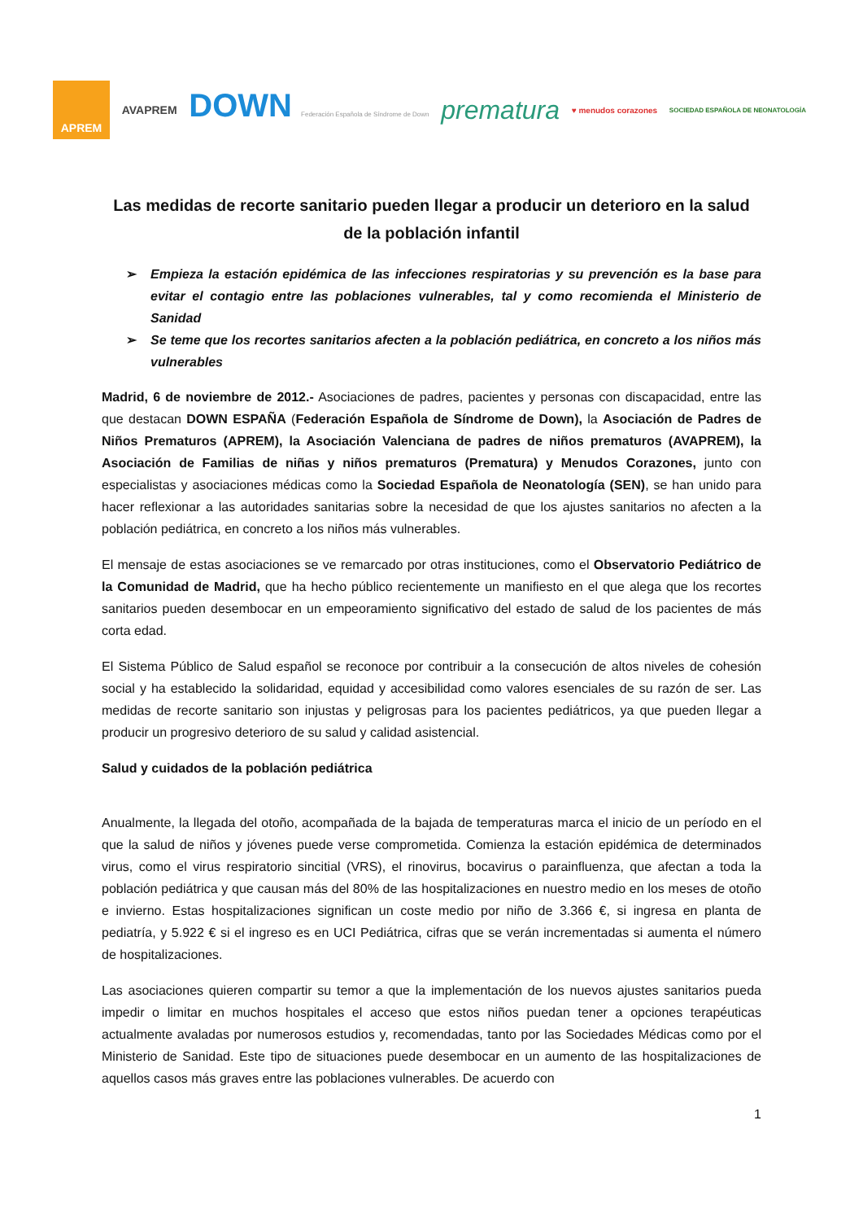APREM
AVAPREM
DOWN Federación Española de Síndrome de Down
prematura
♥ menudos corazones
SOCIEDAD ESPAÑOLA DE NEONATOLOGÍA
Las medidas de recorte sanitario pueden llegar a producir un deterioro en la salud de la población infantil
➢ Empieza la estación epidémica de las infecciones respiratorias y su prevención es la base para evitar el contagio entre las poblaciones vulnerables, tal y como recomienda el Ministerio de Sanidad
➢ Se teme que los recortes sanitarios afecten a la población pediátrica, en concreto a los niños más vulnerables
Madrid, 6 de noviembre de 2012.- Asociaciones de padres, pacientes y personas con discapacidad, entre las que destacan DOWN ESPAÑA (Federación Española de Síndrome de Down), la Asociación de Padres de Niños Prematuros (APREM), la Asociación Valenciana de padres de niños prematuros (AVAPREM), la Asociación de Familias de niñas y niños prematuros (Prematura) y Menudos Corazones, junto con especialistas y asociaciones médicas como la Sociedad Española de Neonatología (SEN), se han unido para hacer reflexionar a las autoridades sanitarias sobre la necesidad de que los ajustes sanitarios no afecten a la población pediátrica, en concreto a los niños más vulnerables.
El mensaje de estas asociaciones se ve remarcado por otras instituciones, como el Observatorio Pediátrico de la Comunidad de Madrid, que ha hecho público recientemente un manifiesto en el que alega que los recortes sanitarios pueden desembocar en un empeoramiento significativo del estado de salud de los pacientes de más corta edad.
El Sistema Público de Salud español se reconoce por contribuir a la consecución de altos niveles de cohesión social y ha establecido la solidaridad, equidad y accesibilidad como valores esenciales de su razón de ser. Las medidas de recorte sanitario son injustas y peligrosas para los pacientes pediátricos, ya que pueden llegar a producir un progresivo deterioro de su salud y calidad asistencial.
Salud y cuidados de la población pediátrica
Anualmente, la llegada del otoño, acompañada de la bajada de temperaturas marca el inicio de un período en el que la salud de niños y jóvenes puede verse comprometida. Comienza la estación epidémica de determinados virus, como el virus respiratorio sincitial (VRS), el rinovirus, bocavirus o parainfluenza, que afectan a toda la población pediátrica y que causan más del 80% de las hospitalizaciones en nuestro medio en los meses de otoño e invierno. Estas hospitalizaciones significan un coste medio por niño de 3.366 €, si ingresa en planta de pediatría, y 5.922 € si el ingreso es en UCI Pediátrica, cifras que se verán incrementadas si aumenta el número de hospitalizaciones.
Las asociaciones quieren compartir su temor a que la implementación de los nuevos ajustes sanitarios pueda impedir o limitar en muchos hospitales el acceso que estos niños puedan tener a opciones terapéuticas actualmente avaladas por numerosos estudios y, recomendadas, tanto por las Sociedades Médicas como por el Ministerio de Sanidad. Este tipo de situaciones puede desembocar en un aumento de las hospitalizaciones de aquellos casos más graves entre las poblaciones vulnerables. De acuerdo con
1